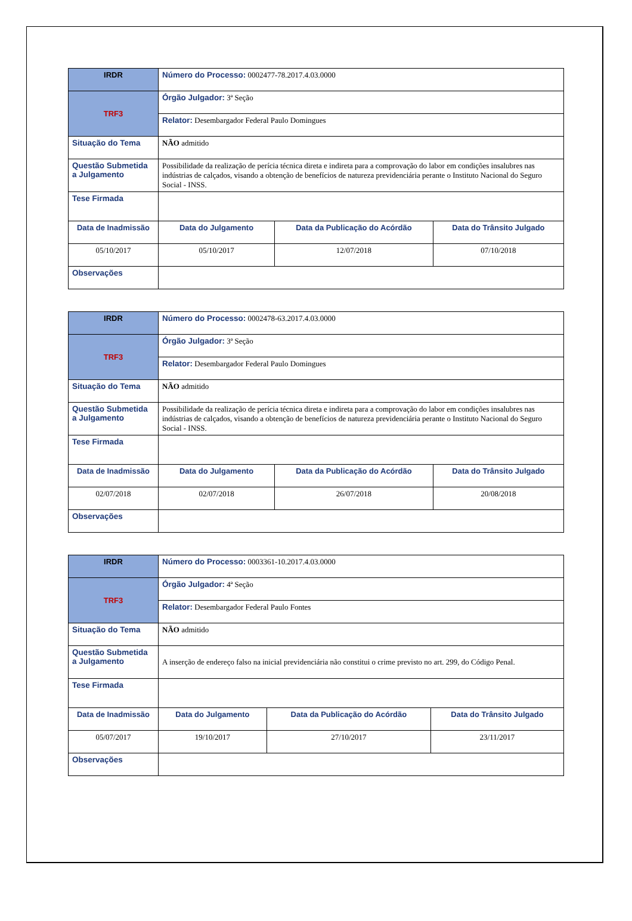| IRDR | Número do Processo: 0002477-78.2017.4.03.0000 | | | |
| TRF3 | Órgão Julgador: 3ª Seção | | | |
| | Relator: Desembargador Federal Paulo Domingues | | | |
| Situação do Tema | NÃO admitido | | | |
| Questão Submetida a Julgamento | Possibilidade da realização de perícia técnica direta e indireta para a comprovação do labor em condições insalubres nas indústrias de calçados, visando a obtenção de benefícios de natureza previdenciária perante o Instituto Nacional do Seguro Social - INSS. | | | |
| Tese Firmada | | | | |
| Data de Inadmissão | | Data do Julgamento | Data da Publicação do Acórdão | Data do Trânsito Julgado |
| 05/10/2017 | | 05/10/2017 | 12/07/2018 | 07/10/2018 |
| Observações | | | | |
| IRDR | Número do Processo: 0002478-63.2017.4.03.0000 | | | |
| TRF3 | Órgão Julgador: 3ª Seção | | | |
| | Relator: Desembargador Federal Paulo Domingues | | | |
| Situação do Tema | NÃO admitido | | | |
| Questão Submetida a Julgamento | Possibilidade da realização de perícia técnica direta e indireta para a comprovação do labor em condições insalubres nas indústrias de calçados, visando a obtenção de benefícios de natureza previdenciária perante o Instituto Nacional do Seguro Social - INSS. | | | |
| Tese Firmada | | | | |
| Data de Inadmissão | | Data do Julgamento | Data da Publicação do Acórdão | Data do Trânsito Julgado |
| 02/07/2018 | | 02/07/2018 | 26/07/2018 | 20/08/2018 |
| Observações | | | | |
| IRDR | Número do Processo: 0003361-10.2017.4.03.0000 | | | |
| TRF3 | Órgão Julgador: 4ª Seção | | | |
| | Relator: Desembargador Federal Paulo Fontes | | | |
| Situação do Tema | NÃO admitido | | | |
| Questão Submetida a Julgamento | A inserção de endereço falso na inicial previdenciária não constitui o crime previsto no art. 299, do Código Penal. | | | |
| Tese Firmada | | | | |
| Data de Inadmissão | | Data do Julgamento | Data da Publicação do Acórdão | Data do Trânsito Julgado |
| 05/07/2017 | | 19/10/2017 | 27/10/2017 | 23/11/2017 |
| Observações | | | | |